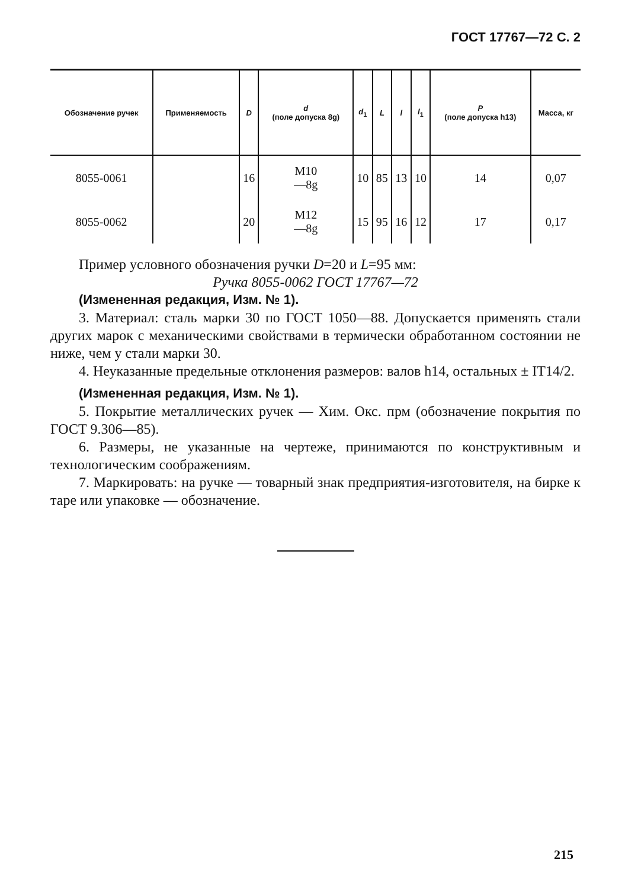ГОСТ 17767—72 С. 2
| Обозначение ручек | Применяемость | D | d (поле допуска 8g) | d<sub>1</sub> | L | l | l<sub>1</sub> | P (поле допуска h13) | Масса, кг |
| --- | --- | --- | --- | --- | --- | --- | --- | --- | --- |
| 8055-0061 | | 16 | M10 —8g | 10 | 85 | 13 | 10 | 14 | 0,07 |
| 8055-0062 | | 20 | M12 —8g | 15 | 95 | 16 | 12 | 17 | 0,17 |
Пример условного обозначения ручки D=20 и L=95 мм:
Ручка 8055-0062 ГОСТ 17767—72
(Измененная редакция, Изм. № 1).
3. Материал: сталь марки 30 по ГОСТ 1050—88. Допускается применять стали других марок с механическими свойствами в термически обработанном состоянии не ниже, чем у стали марки 30.
4. Неуказанные предельные отклонения размеров: валов h14, остальных ± IT14/2.
(Измененная редакция, Изм. № 1).
5. Покрытие металлических ручек — Хим. Окс. прм (обозначение покрытия по ГОСТ 9.306—85).
6. Размеры, не указанные на чертеже, принимаются по конструктивным и технологическим соображениям.
7. Маркировать: на ручке — товарный знак предприятия-изготовителя, на бирке к таре или упаковке — обозначение.
215